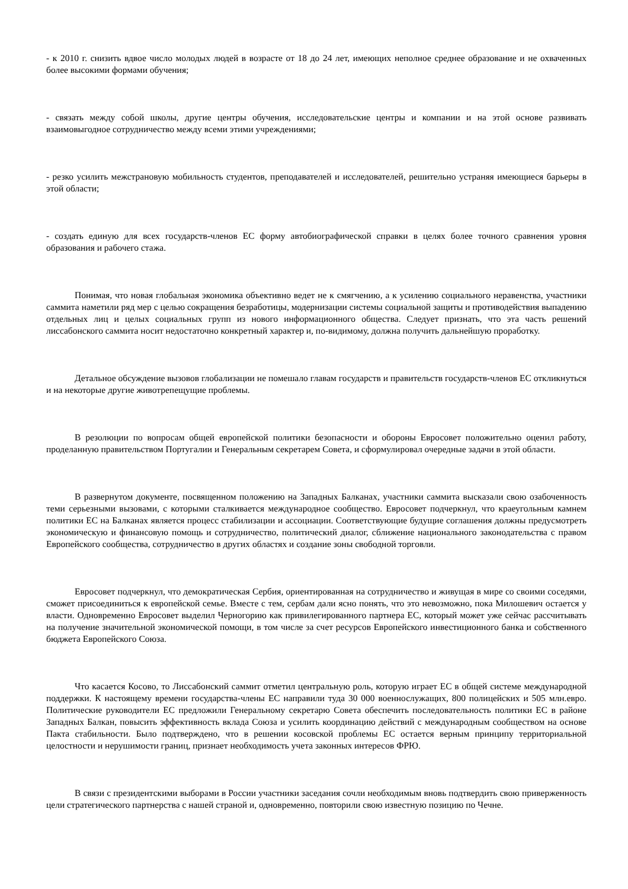- к 2010 г. снизить вдвое число молодых людей в возрасте от 18 до 24 лет, имеющих неполное среднее образование и не охваченных более высокими формами обучения;
- связать между собой школы, другие центры обучения, исследовательские центры и компании и на этой основе развивать взаимовыгодное сотрудничество между всеми этими учреждениями;
- резко усилить межстрановую мобильность студентов, преподавателей и исследователей, решительно устраняя имеющиеся барьеры в этой области;
- создать единую для всех государств-членов ЕС форму автобиографической справки в целях более точного сравнения уровня образования и рабочего стажа.
Понимая, что новая глобальная экономика объективно ведет не к смягчению, а к усилению социального неравенства, участники саммита наметили ряд мер с целью сокращения безработицы, модернизации системы социальной защиты и противодействия выпадению отдельных лиц и целых социальных групп из нового информационного общества. Следует признать, что эта часть решений лиссабонского саммита носит недостаточно конкретный характер и, по-видимому, должна получить дальнейшую проработку.
Детальное обсуждение вызовов глобализации не помешало главам государств и правительств государств-членов ЕС откликнуться и на некоторые другие животрепещущие проблемы.
В резолюции по вопросам общей европейской политики безопасности и обороны Евросовет положительно оценил работу, проделанную правительством Португалии и Генеральным секретарем Совета, и сформулировал очередные задачи в этой области.
В развернутом документе, посвященном положению на Западных Балканах, участники саммита высказали свою озабоченность теми серьезными вызовами, с которыми сталкивается международное сообщество. Евросовет подчеркнул, что краеугольным камнем политики ЕС на Балканах является процесс стабилизации и ассоциации. Соответствующие будущие соглашения должны предусмотреть экономическую и финансовую помощь и сотрудничество, политический диалог, сближение национального законодательства с правом Европейского сообщества, сотрудничество в других областях и создание зоны свободной торговли.
Евросовет подчеркнул, что демократическая Сербия, ориентированная на сотрудничество и живущая в мире со своими соседями, сможет присоединиться к европейской семье. Вместе с тем, сербам дали ясно понять, что это невозможно, пока Милошевич остается у власти. Одновременно Евросовет выделил Черногорию как привилегированного партнера ЕС, который может уже сейчас рассчитывать на получение значительной экономической помощи, в том числе за счет ресурсов Европейского инвестиционного банка и собственного бюджета Европейского Союза.
Что касается Косово, то Лиссабонский саммит отметил центральную роль, которую играет ЕС в общей системе международной поддержки. К настоящему времени государства-члены ЕС направили туда 30 000 военнослужащих, 800 полицейских и 505 млн.евро. Политические руководители ЕС предложили Генеральному секретарю Совета обеспечить последовательность политики ЕС в районе Западных Балкан, повысить эффективность вклада Союза и усилить координацию действий с международным сообществом на основе Пакта стабильности. Было подтверждено, что в решении косовской проблемы ЕС остается верным принципу территориальной целостности и нерушимости границ, признает необходимость учета законных интересов ФРЮ.
В связи с президентскими выборами в России участники заседания сочли необходимым вновь подтвердить свою приверженность цели стратегического партнерства с нашей страной и, одновременно, повторили свою известную позицию по Чечне.